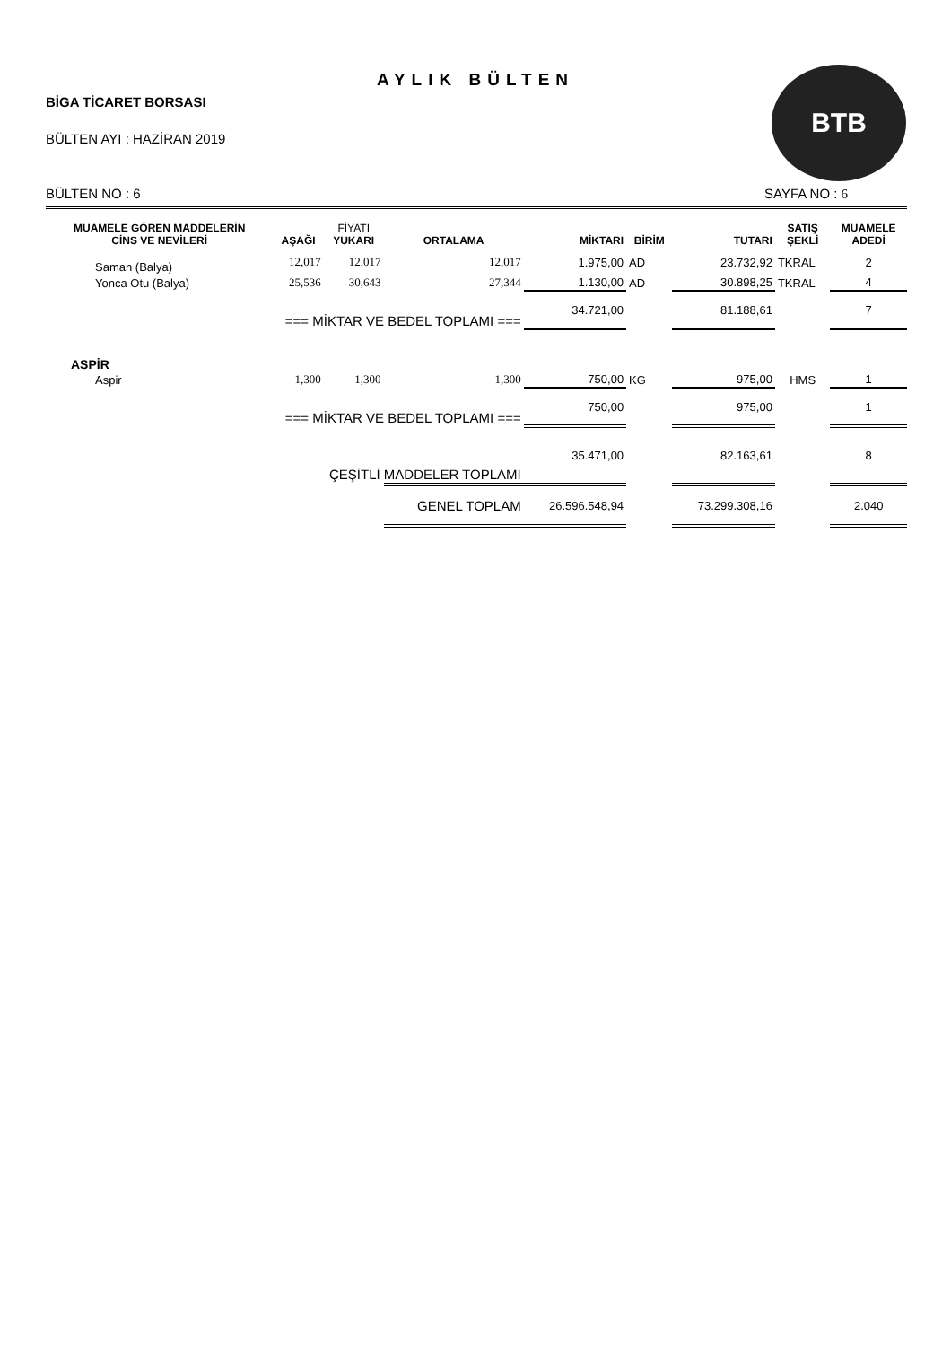AYLIK BÜLTEN
BİGA TİCARET BORSASI
BÜLTEN AYI : HAZİRAN 2019
BTB
BÜLTEN NO : 6 SAYFA NO : 6
| MUAMELE GÖREN MADDELERİN CİNS VE NEVİLERİ | AŞAĞI | FİYATI YUKARI | ORTALAMA | MİKTARI | BİRİM | TUTARI | SATIŞ ŞEKLİ | MUAMELE ADEDİ |
| --- | --- | --- | --- | --- | --- | --- | --- | --- |
| Saman (Balya) | 12,017 | 12,017 | 12,017 | 1.975,00 | AD | 23.732,92 | TKRAL | 2 |
| Yonca Otu (Balya) | 25,536 | 30,643 | 27,344 | 1.130,00 | AD | 30.898,25 | TKRAL | 4 |
| === MİKTAR VE BEDEL TOPLAMI === | | | | 34.721,00 | | 81.188,61 | | 7 |
| ASPİR | | | | | | | | |
| Aspir | 1,300 | 1,300 | 1,300 | 750,00 | KG | 975,00 | HMS | 1 |
| === MİKTAR VE BEDEL TOPLAMI === | | | | 750,00 | | 975,00 | | 1 |
| ÇEŞİTLİ MADDELER TOPLAMI | | | | 35.471,00 | | 82.163,61 | | 8 |
| | | | GENEL TOPLAM | 26.596.548,94 | | 73.299.308,16 | | 2.040 |